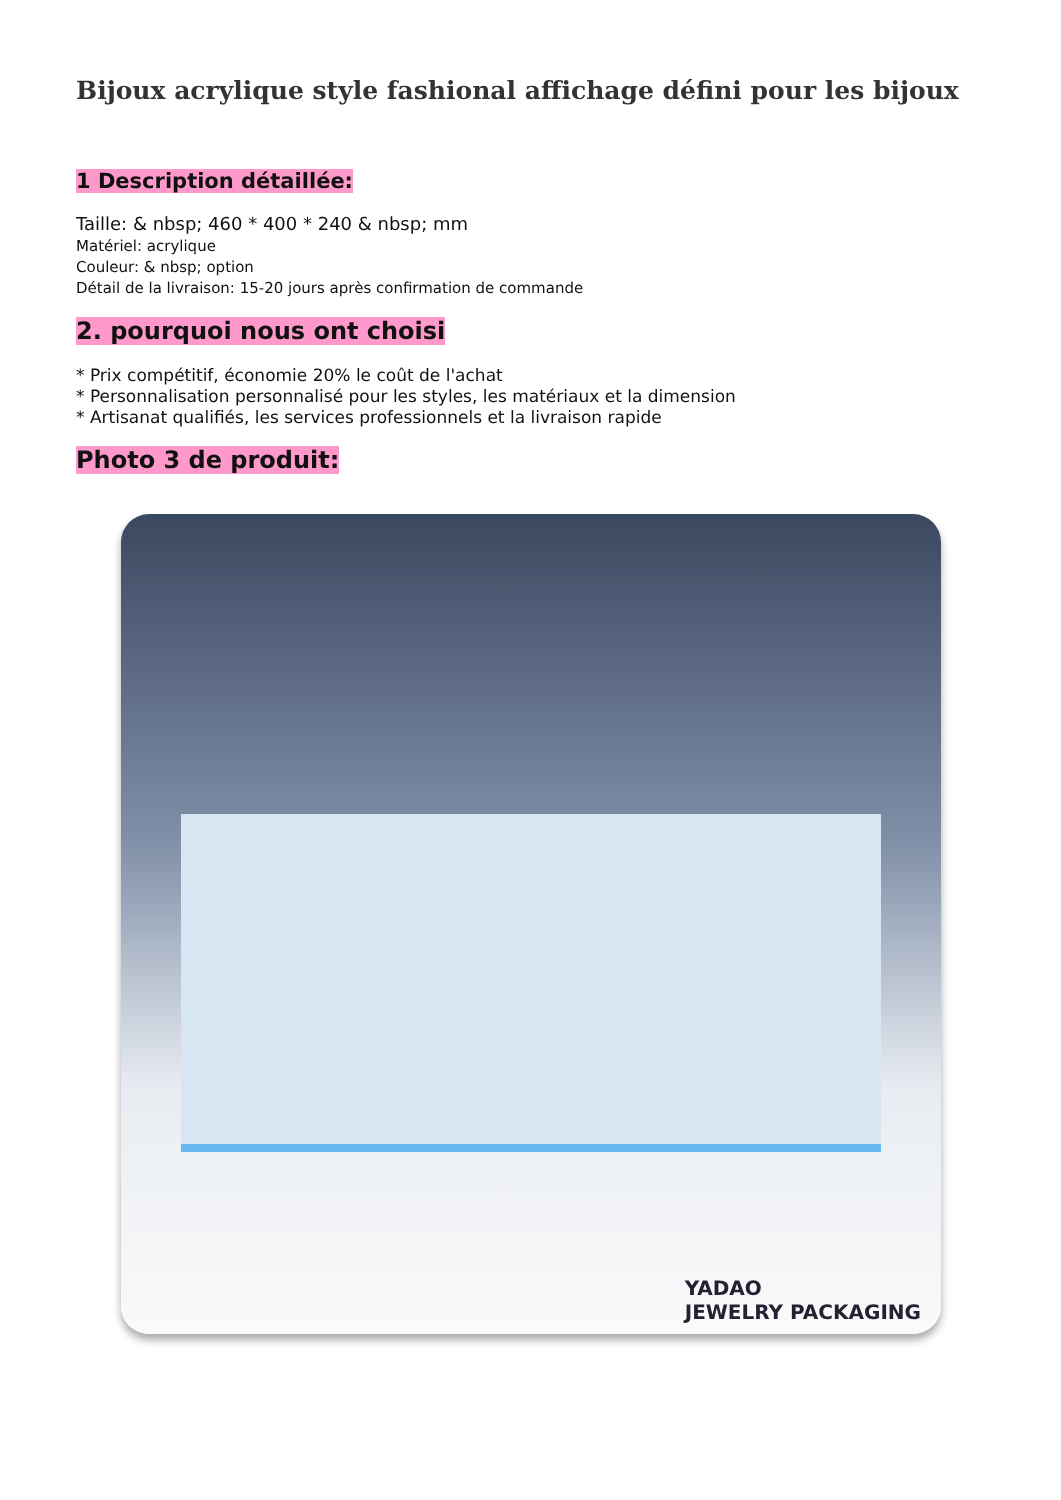Bijoux acrylique style fashional affichage défini pour les bijoux
1 Description détaillée:
Taille: & nbsp; 460 * 400 * 240 & nbsp; mm
Matériel: acrylique
Couleur: & nbsp; option
Détail de la livraison: 15-20 jours après confirmation de commande
2. pourquoi nous ont choisi
* Prix compétitif, économie 20% le coût de l'achat
* Personnalisation personnalisé pour les styles, les matériaux et la dimension
* Artisanat qualifiés, les services professionnels et la livraison rapide
Photo 3 de produit:
YADAO
JEWELRY PACKAGING